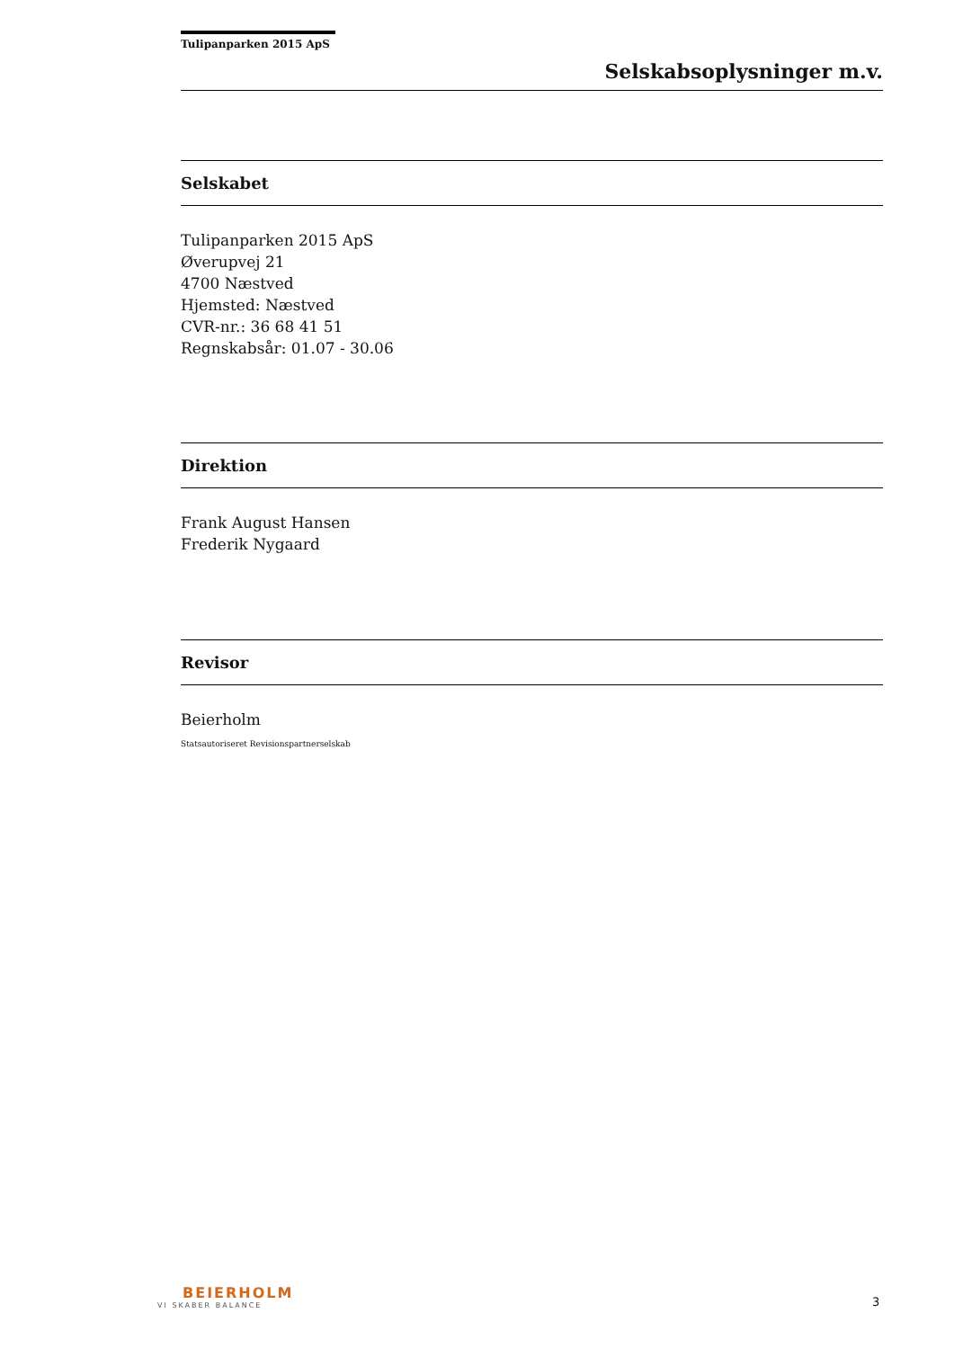Tulipanparken 2015 ApS
Selskabsoplysninger m.v.
Selskabet
Tulipanparken 2015 ApS
Øverupvej 21
4700 Næstved
Hjemsted: Næstved
CVR-nr.: 36 68 41 51
Regnskabsår: 01.07 - 30.06
Direktion
Frank August Hansen
Frederik Nygaard
Revisor
Beierholm
Statsautoriseret Revisionspartnerselskab
BEIERHOLM
VI SKABER BALANCE
3